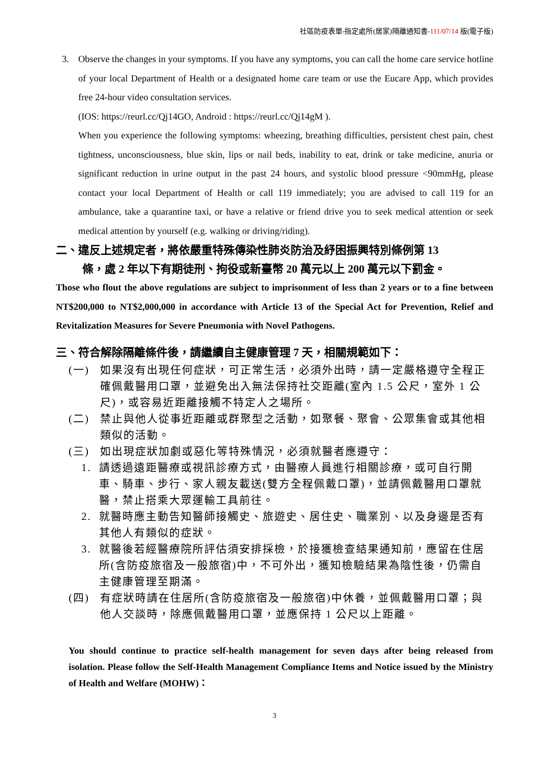社區防疫表單-指定處所(居家)隔離通知書-111/07/14 版(電子版)
3. Observe the changes in your symptoms. If you have any symptoms, you can call the home care service hotline of your local Department of Health or a designated home care team or use the Eucare App, which provides free 24-hour video consultation services.
(IOS: https://reurl.cc/Qj14GO, Android : https://reurl.cc/Qj14gM ).
When you experience the following symptoms: wheezing, breathing difficulties, persistent chest pain, chest tightness, unconsciousness, blue skin, lips or nail beds, inability to eat, drink or take medicine, anuria or significant reduction in urine output in the past 24 hours, and systolic blood pressure <90mmHg, please contact your local Department of Health or call 119 immediately; you are advised to call 119 for an ambulance, take a quarantine taxi, or have a relative or friend drive you to seek medical attention or seek medical attention by yourself (e.g. walking or driving/riding).
二、違反上述規定者，將依嚴重特殊傳染性肺炎防治及紓困振興特別條例第 13
條，處 2 年以下有期徒刑、拘役或新臺幣 20 萬元以上 200 萬元以下罰金。
Those who flout the above regulations are subject to imprisonment of less than 2 years or to a fine between NT$200,000 to NT$2,000,000 in accordance with Article 13 of the Special Act for Prevention, Relief and Revitalization Measures for Severe Pneumonia with Novel Pathogens.
三、符合解除隔離條件後，請繼續自主健康管理 7 天，相關規範如下：
(一) 如果沒有出現任何症狀，可正常生活，必須外出時，請一定嚴格遵守全程正確佩戴醫用口罩，並避免出入無法保持社交距離(室內 1.5 公尺，室外 1 公尺)，或容易近距離接觸不特定人之場所。
(二) 禁止與他人從事近距離或群聚型之活動，如聚餐、聚會、公眾集會或其他相類似的活動。
(三) 如出現症狀加劇或惡化等特殊情況，必須就醫者應遵守：
1. 請透過遠距醫療或視訊診療方式，由醫療人員進行相關診療，或可自行開車、騎車、步行、家人親友載送(雙方全程佩戴口罩)，並請佩戴醫用口罩就醫，禁止搭乘大眾運輸工具前往。
2. 就醫時應主動告知醫師接觸史、旅遊史、居住史、職業別、以及身邊是否有其他人有類似的症狀。
3. 就醫後若經醫療院所評估須安排採檢，於接獲檢查結果通知前，應留在住居所(含防疫旅宿及一般旅宿)中，不可外出，獲知檢驗結果為陰性後，仍需自主健康管理至期滿。
(四) 有症狀時請在住居所(含防疫旅宿及一般旅宿)中休養，並佩戴醫用口罩；與他人交談時，除應佩戴醫用口罩，並應保持 1 公尺以上距離。
You should continue to practice self-health management for seven days after being released from isolation. Please follow the Self-Health Management Compliance Items and Notice issued by the Ministry of Health and Welfare (MOHW)：
3